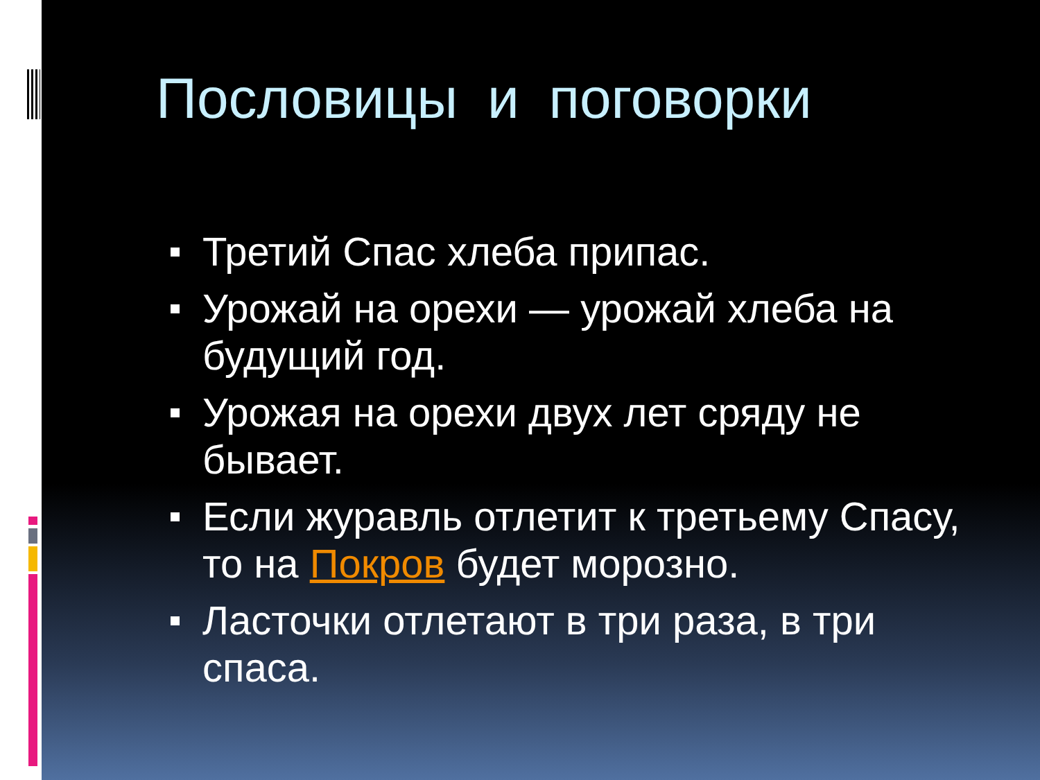Пословицы и поговорки
Третий Спас хлеба припас.
Урожай на орехи — урожай хлеба на будущий год.
Урожая на орехи двух лет сряду не бывает.
Если журавль отлетит к третьему Спасу, то на Покров будет морозно.
Ласточки отлетают в три раза, в три спаса.